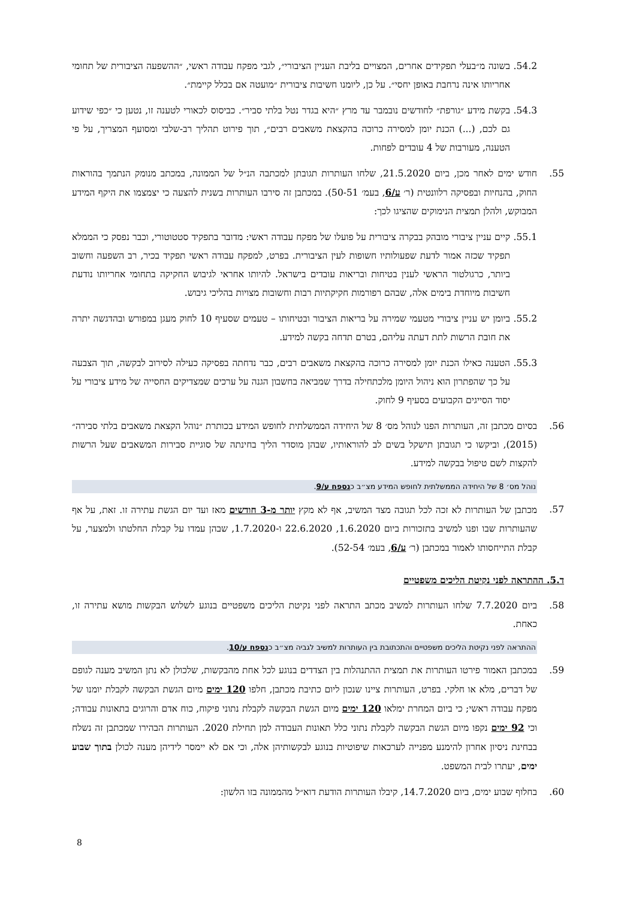54.2.
בשונה מ״בעלי תפקידים אחרים, המצויים בליבת העניין הציבורי״, לגבי מפקח עבודה ראשי, ״ההשפעה הציבורית של תחומי אחריותו אינה נרחבת באופן יחסי״. על כן, ליומנו חשיבות ציבורית ״מועטה אם בכלל קיימת״.
54.3.
בקשת מידע ״גורפת״ לחודשים נובמבר עד מרץ ״היא בגדר נטל בלתי סביר״. כביסוס לכאורי לטענה זו, נטען כי ״כפי שידוע גם לכם, (...) הכנת יומן למסירה כרוכה בהקצאת משאבים רבים״, תוך פירוט תהליך רב-שלבי ומסועף המצריך, על פי הטענה, מעורבות של 4 עובדים לפחות.
55. חודש ימים לאחר מכן, ביום 21.5.2020, שלחו העותרות תגובתן למכתבה הנ״ל של הממונה, במכתב מנומק הנתמך בהוראות החוק, בהנחיות ובפסיקה רלוונטית (ר׳ ע/6, בעמ׳ 50-51). במכתבן זה סירבו העותרות בשנית להצעה כי יצמצמו את היקף המידע המבוקש, ולהלן תמצית הנימוקים שהציגו לכך:
55.1.
קיים עניין ציבורי מובהק בבקרה ציבורית על פועלו של מפקח עבודה ראשי: מדובר בתפקיד סטטוטורי, וכבר נפסק כי הממלא תפקיד שכזה אמור לדעת שפעולותיו חשופות לעין הציבורית. בפרט, למפקח עבודה ראשי תפקיד בכיר, רב השפעה וחשוב ביותר, כרגולטור הראשי לענין בטיחות ובריאות עובדים בישראל. להיותו אחראי לגיבוש החקיקה בתחומי אחריותו נודעת חשיבות מיוחדת בימים אלה, שבהם רפורמות חקיקתיות רבות וחשובות מצויות בהליכי גיבוש.
55.2.
ביומן יש עניין ציבורי מטעמי שמירה על בריאות הציבור ובטיחותו – טעמים שסעיף 10 לחוק מעגן במפורש ובהדגשה יתרה את חובת הרשות לתת דעתה עליהם, בטרם תדחה בקשה למידע.
55.3.
הטענה כאילו הכנת יומן למסירה כרוכה בהקצאת משאבים רבים, כבר נדחתה בפסיקה כעילה לסירוב לבקשה, תוך הצבעה על כך שהפתרון הוא ניהול היומן מלכתחילה בדרך שמביאה בחשבון הגנה על ערכים שמצדיקים החסייה של מידע ציבורי על יסוד הסייגים הקבועים בסעיף 9 לחוק.
56. בסיום מכתבן זה, העותרות הפנו לנוהל מס׳ 8 של היחידה הממשלתית לחופש המידע בכותרת ״נוהל הקצאת משאבים בלתי סבירה״ (2015), וביקשו כי תגובתן תישקל בשים לב להוראותיו, שבהן מוסדר הליך בחינתה של סוגיית סבירות המשאבים שעל הרשות להקצות לשם טיפול בבקשה למידע.
נוהל מס׳ 8 של היחידה הממשלתית לחופש המידע מצ״ב כנספח ע/9.
57. מכתבן של העותרות לא זכה לכל תגובה מצד המשיב, אף לא מקץ יותר מ-3 חודשים מאז ועד יום הגשת עתירה זו. זאת, על אף שהעותרות שבו ופנו למשיב בתזכורות ביום 1.6.2020, 22.6.2020 ו-1.7.2020, שבהן עמדו על קבלת החלטתו ולמצער, על קבלת התייחסותו לאמור במכתבן (ר׳ ע/6, בעמ׳ 52-54).
ד.5. ההתראה לפני נקיטת הליכים משפטיים
58. ביום 7.7.2020 שלחו העותרות למשיב מכתב התראה לפני נקיטת הליכים משפטיים בנוגע לשלוש הבקשות מושא עתירה זו, כאחת.
ההתראה לפני נקיטת הליכים משפטיים והתכתובת בין העותרות למשיב לגביה מצ״ב כנספח ע/10.
59. במכתבן האמור פירטו העותרות את תמצית ההתנהלות בין הצדדים בנוגע לכל אחת מהבקשות, שלכולן לא נתן המשיב מענה לגופם של דברים, מלא או חלקי. בפרט, העותרות ציינו שנכון ליום כתיבת מכתבן, חלפו 120 ימים מיום הגשת הבקשה לקבלת יומנו של מפקח עבודה ראשי; כי ביום המחרת ימלאו 120 ימים מיום הגשת הבקשה לקבלת נתוני פיקוח, כוח אדם והרוגים בתאונות עבודה; וכי 92 ימים נקפו מיום הגשת הבקשה לקבלת נתוני כלל תאונות העבודה למן תחילת 2020. העותרות הבהירו שמכתבן זה נשלח בבחינת ניסיון אחרון להימנע מפנייה לערכאות שיפוטיות בנוגע לבקשותיהן אלה, וכי אם לא יימסר לידיהן מענה לכולן בתוך שבוע ימים, יעתרו לבית המשפט.
60. בחלוף שבוע ימים, ביום 14.7.2020, קיבלו העותרות הודעת דוא״ל מהממונה בזו הלשון:
8